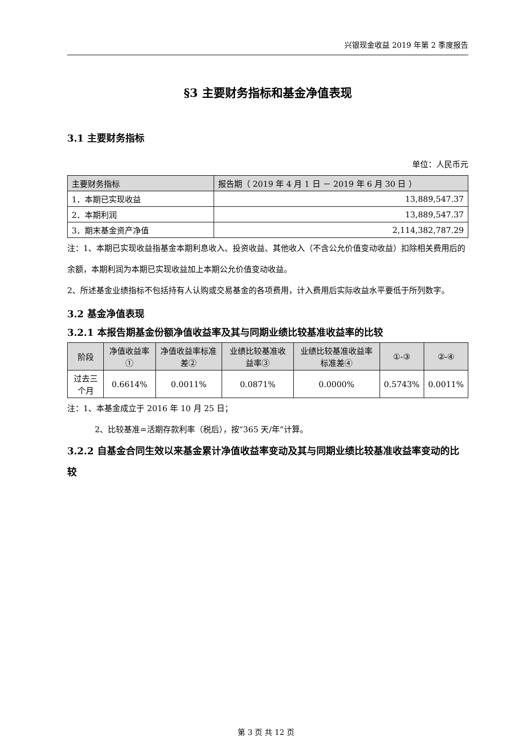兴银现金收益 2019 年第 2 季度报告
§3 主要财务指标和基金净值表现
3.1 主要财务指标
单位：人民币元
| 主要财务指标 | 报告期（ 2019 年 4 月 1 日 － 2019 年 6 月 30 日 ） |
| --- | --- |
| 1．本期已实现收益 | 13,889,547.37 |
| 2．本期利润 | 13,889,547.37 |
| 3．期末基金资产净值 | 2,114,382,787.29 |
注：1、本期已实现收益指基金本期利息收入、投资收益、其他收入（不含公允价值变动收益）扣除相关费用后的余额，本期利润为本期已实现收益加上本期公允价值变动收益。
2、所述基金业绩指标不包括持有人认购或交易基金的各项费用，计入费用后实际收益水平要低于所列数字。
3.2 基金净值表现
3.2.1 本报告期基金份额净值收益率及其与同期业绩比较基准收益率的比较
| 阶段 | 净值收益率① | 净值收益率标准差② | 业绩比较基准收益率③ | 业绩比较基准收益率标准差④ | ①-③ | ②-④ |
| --- | --- | --- | --- | --- | --- | --- |
| 过去三个月 | 0.6614% | 0.0011% | 0.0871% | 0.0000% | 0.5743% | 0.0011% |
注：1、本基金成立于 2016 年 10 月 25 日；
2、比较基准=活期存款利率（税后），按“365 天/年”计算。
3.2.2 自基金合同生效以来基金累计净值收益率变动及其与同期业绩比较基准收益率变动的比较
第 3 页 共 12 页